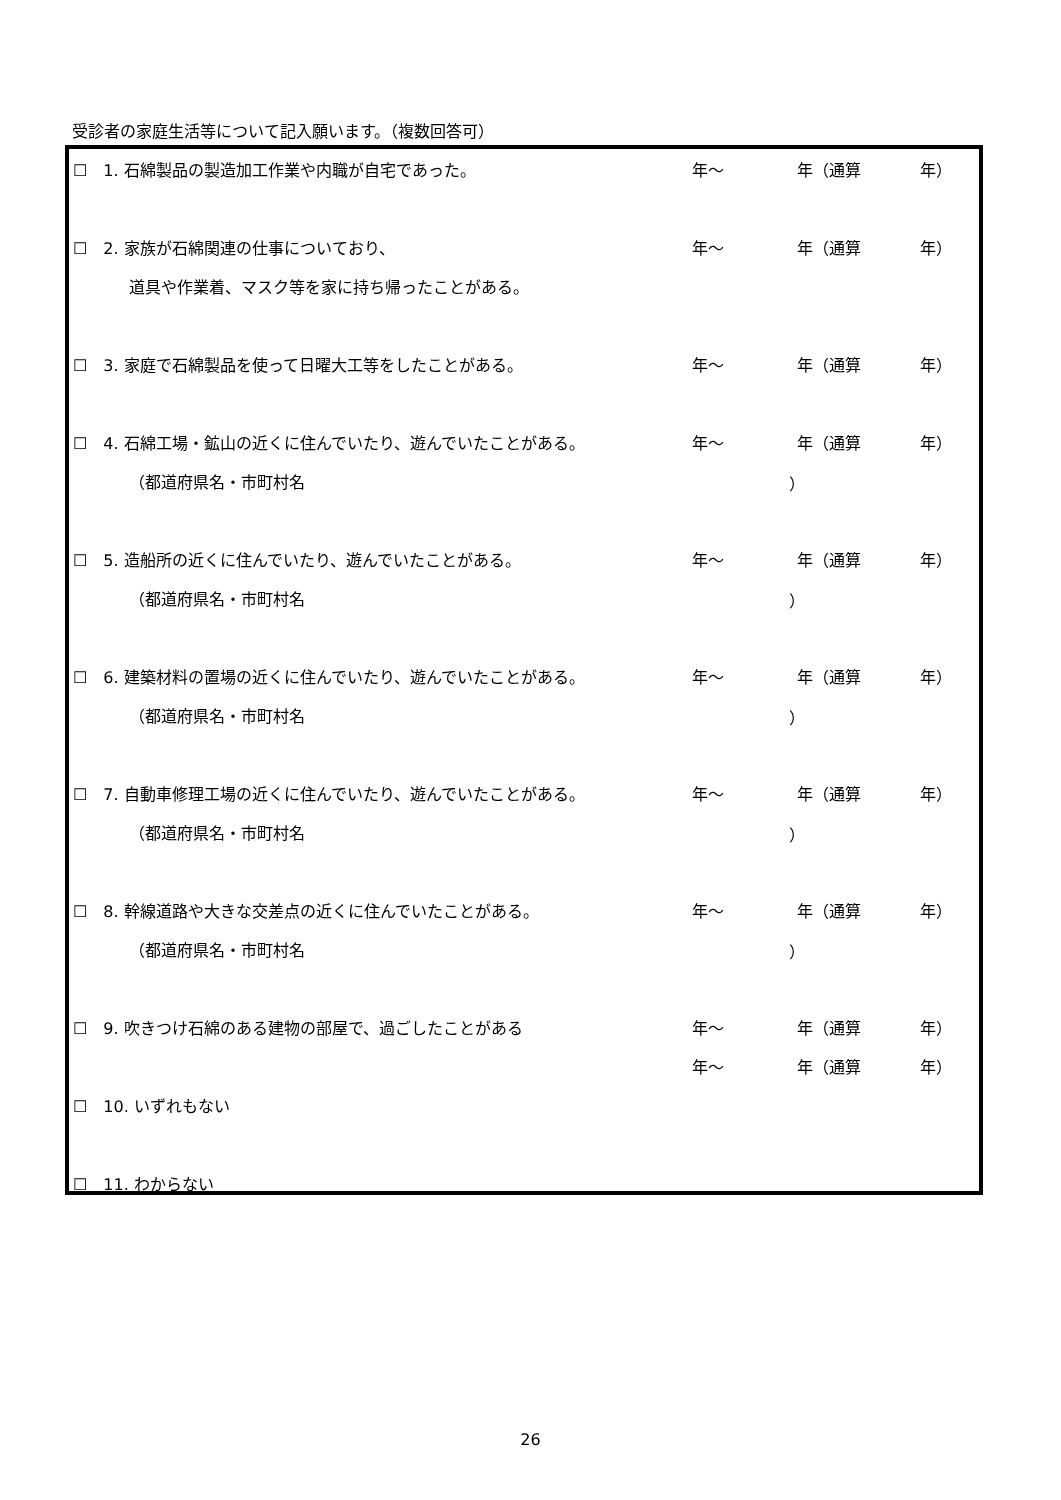受診者の家庭生活等について記入願います。（複数回答可）
☐　1. 石綿製品の製造加工作業や内職が自宅であった。 年～ 年（通算 年）
☐　2. 家族が石綿関連の仕事についており、 年～ 年（通算 年）
道具や作業着、マスク等を家に持ち帰ったことがある。
☐　3. 家庭で石綿製品を使って日曜大工等をしたことがある。 年～ 年（通算 年）
☐　4. 石綿工場・鉱山の近くに住んでいたり、遊んでいたことがある。 年～ 年（通算 年）
（都道府県名・市町村名 ）
☐　5. 造船所の近くに住んでいたり、遊んでいたことがある。 年～ 年（通算 年）
（都道府県名・市町村名 ）
☐　6. 建築材料の置場の近くに住んでいたり、遊んでいたことがある。 年～ 年（通算 年）
（都道府県名・市町村名 ）
☐　7. 自動車修理工場の近くに住んでいたり、遊んでいたことがある。 年～ 年（通算 年）
（都道府県名・市町村名 ）
☐　8. 幹線道路や大きな交差点の近くに住んでいたことがある。 年～ 年（通算 年）
（都道府県名・市町村名 ）
☐　9. 吹きつけ石綿のある建物の部屋で、過ごしたことがある 年～ 年（通算 年）
年～ 年（通算 年）
☐　10. いずれもない
☐　11. わからない
26